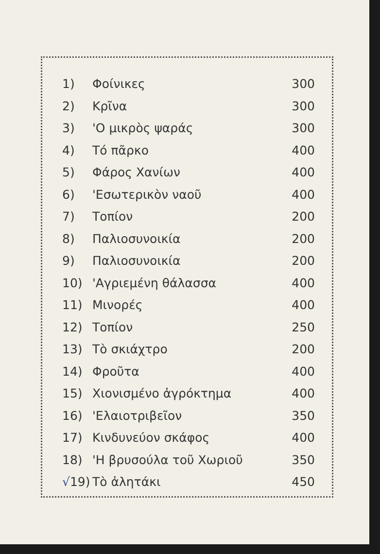| 1) | Φοίνικες | 300 |
| 2) | Κρῖνα | 300 |
| 3) | 'Ο μικρὸς ψαράς | 300 |
| 4) | Τό πᾶρκο | 400 |
| 5) | Φάρος Χανίων | 400 |
| 6) | 'Εσωτερικὸν ναοῦ | 400 |
| 7) | Τοπίον | 200 |
| 8) | Παλιοσυνοικία | 200 |
| 9) | Παλιοσυνοικία | 200 |
| 10) | 'Αγριεμένη θάλασσα | 400 |
| 11) | Μινορές | 400 |
| 12) | Τοπίον | 250 |
| 13) | Τὸ σκιάχτρο | 200 |
| 14) | Φροῦτα | 400 |
| 15) | Χιονισμένο ἀγρόκτημα | 400 |
| 16) | 'Ελαιοτριβεῖον | 350 |
| 17) | Κινδυνεύον σκάφος | 400 |
| 18) | 'Η βρυσούλα τοῦ Χωριοῦ | 350 |
| √ 19) | Τὸ ἀλητάκι | 450 |